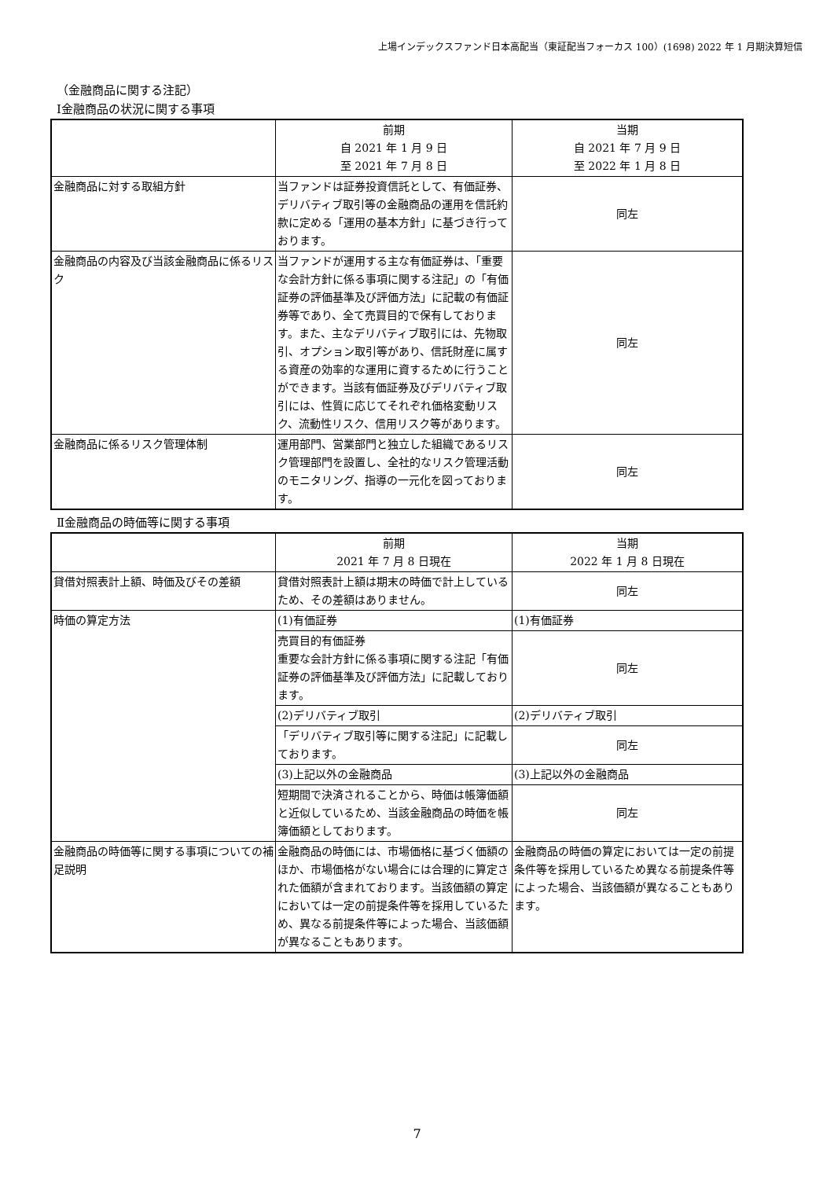上場インデックスファンド日本高配当（東証配当フォーカス 100）(1698) 2022 年 1 月期決算短信
（金融商品に関する注記）
Ⅰ金融商品の状況に関する事項
| | 前期 自 2021 年 1 月 9 日 至 2021 年 7 月 8 日 | 当期 自 2021 年 7 月 9 日 至 2022 年 1 月 8 日 |
| --- | --- | --- |
| 金融商品に対する取組方針 | 当ファンドは証券投資信託として、有価証券、デリバティブ取引等の金融商品の運用を信託約款に定める「運用の基本方針」に基づき行っております。 | 同左 |
| 金融商品の内容及び当該金融商品に係るリスク | 当ファンドが運用する主な有価証券は、「重要な会計方針に係る事項に関する注記」の「有価証券の評価基準及び評価方法」に記載の有価証券等であり、全て売買目的で保有しております。また、主なデリバティブ取引には、先物取引、オプション取引等があり、信託財産に属する資産の効率的な運用に資するために行うことができます。当該有価証券及びデリバティブ取引には、性質に応じてそれぞれ価格変動リスク、流動性リスク、信用リスク等があります。 | 同左 |
| 金融商品に係るリスク管理体制 | 運用部門、営業部門と独立した組織であるリスク管理部門を設置し、全社的なリスク管理活動のモニタリング、指導の一元化を図っております。 | 同左 |
Ⅱ金融商品の時価等に関する事項
| | 前期 2021 年 7 月 8 日現在 | 当期 2022 年 1 月 8 日現在 |
| --- | --- | --- |
| 貸借対照表計上額、時価及びその差額 | 貸借対照表計上額は期末の時価で計上しているため、その差額はありません。 | 同左 |
| 時価の算定方法 | (1)有価証券 | (1)有価証券 |
| | 売買目的有価証券 重要な会計方針に係る事項に関する注記「有価証券の評価基準及び評価方法」に記載しております。 | 同左 |
| | (2)デリバティブ取引 | (2)デリバティブ取引 |
| | 「デリバティブ取引等に関する注記」に記載しております。 | 同左 |
| | (3)上記以外の金融商品 | (3)上記以外の金融商品 |
| | 短期間で決済されることから、時価は帳簿価額と近似しているため、当該金融商品の時価を帳簿価額としております。 | 同左 |
| 金融商品の時価等に関する事項についての補足説明 | 金融商品の時価には、市場価格に基づく価額のほか、市場価格がない場合には合理的に算定された価額が含まれております。当該価額の算定においては一定の前提条件等を採用しているため、異なる前提条件等によった場合、当該価額が異なることもあります。 | 金融商品の時価の算定においては一定の前提条件等を採用しているため異なる前提条件等によった場合、当該価額が異なることもあります。 |
7